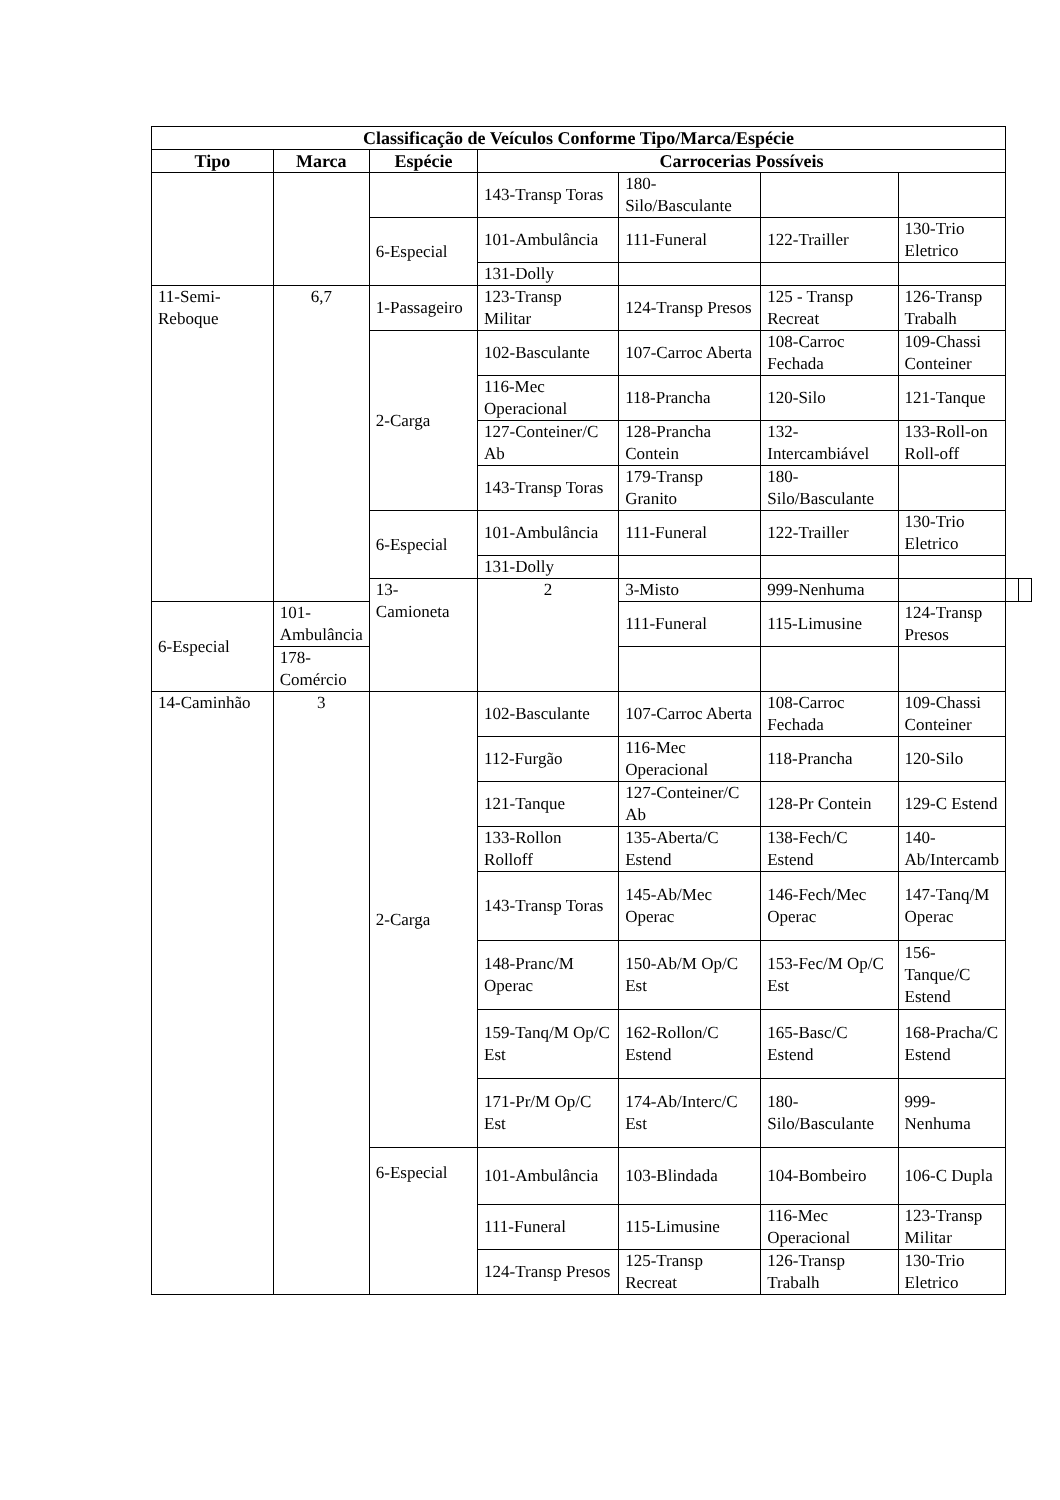| Classificação de Veículos Conforme Tipo/Marca/Espécie | | | | | | | | |
| --- | --- | --- | --- | --- | --- | --- | --- | --- |
| Tipo | Marca | Espécie | Carrocerias Possíveis | | | | | |
| | | | 143-Transp Toras | 180-Silo/Basculante | | | | |
| | | 6-Especial | 101-Ambulância | 111-Funeral | 122-Trailler | 130-Trio Eletrico | | |
| | | | 131-Dolly | | | | | |
| 11-Semi-Reboque | 6,7 | 1-Passageiro | 123-Transp Militar | 124-Transp Presos | 125 - Transp Recreat | 126-Transp Trabalh | | |
| | | 2-Carga | 102-Basculante | 107-Carroc Aberta | 108-Carroc Fechada | 109-Chassi Conteiner | | |
| | | | 116-Mec Operacional | 118-Prancha | 120-Silo | 121-Tanque | | |
| | | | 127-Conteiner/C Ab | 128-Prancha Contein | 132-Intercambiável | 133-Roll-on Roll-off | | |
| | | | 143-Transp Toras | 179-Transp Granito | 180-Silo/Basculante | | | |
| | | 6-Especial | 101-Ambulância | 111-Funeral | 122-Trailler | 130-Trio Eletrico | | |
| | | | 131-Dolly | | | | | |
| | | 13-Camioneta | 2 | 3-Misto | 999-Nenhuma | | | |
| 6-Especial | 101-Ambulância | | | 111-Funeral | 115-Limusine | 124-Transp Presos | | |
| | 178-Comércio | | | | | | | |
| 14-Caminhão | 3 | 2-Carga | 102-Basculante | 107-Carroc Aberta | 108-Carroc Fechada | 109-Chassi Conteiner | | |
| | | | 112-Furgão | 116-Mec Operacional | 118-Prancha | 120-Silo | | |
| | | | 121-Tanque | 127-Conteiner/C Ab | 128-Pr Contein | 129-C Estend | | |
| | | | 133-Rollon Rolloff | 135-Aberta/C Estend | 138-Fech/C Estend | 140-Ab/Intercamb | | |
| | | | 143-Transp Toras | 145-Ab/Mec Operac | 146-Fech/Mec Operac | 147-Tanq/M Operac | | |
| | | | 148-Pranc/M Operac | 150-Ab/M Op/C Est | 153-Fec/M Op/C Est | 156-Tanque/C Estend | | |
| | | | 159-Tanq/M Op/C Est | 162-Rollon/C Estend | 165-Basc/C Estend | 168-Pracha/C Estend | | |
| | | | 171-Pr/M Op/C Est | 174-Ab/Interc/C Est | 180-Silo/Basculante | 999-Nenhuma | | |
| | | 6-Especial | 101-Ambulância | 103-Blindada | 104-Bombeiro | 106-C Dupla | | |
| | | | 111-Funeral | 115-Limusine | 116-Mec Operacional | 123-Transp Militar | | |
| | | | 124-Transp Presos | 125-Transp Recreat | 126-Transp Trabalh | 130-Trio Eletrico | | |